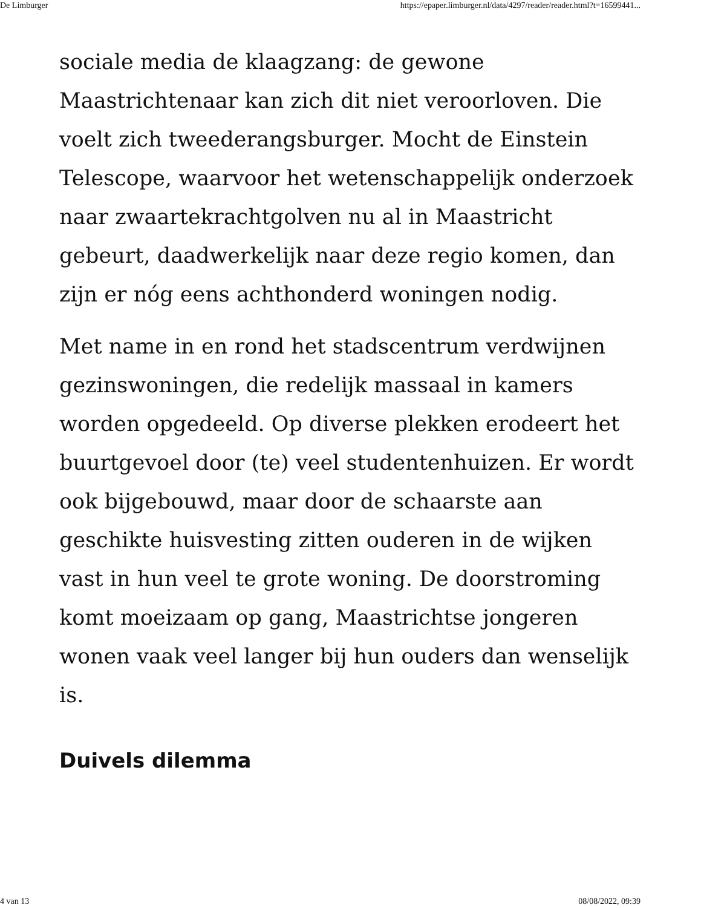De Limburger https://epaper.limburger.nl/data/4297/reader/reader.html?t=16599441...
sociale media de klaagzang: de gewone Maastrichtenaar kan zich dit niet veroorloven. Die voelt zich tweederangsburger. Mocht de Einstein Telescope, waarvoor het wetenschappelijk onderzoek naar zwaartekrachtgolven nu al in Maastricht gebeurt, daadwerkelijk naar deze regio komen, dan zijn er nóg eens achthonderd woningen nodig.
Met name in en rond het stadscentrum verdwijnen gezinswoningen, die redelijk massaal in kamers worden opgedeeld. Op diverse plekken erodeert het buurtgevoel door (te) veel studentenhuizen. Er wordt ook bijgebouwd, maar door de schaarste aan geschikte huisvesting zitten ouderen in de wijken vast in hun veel te grote woning. De doorstroming komt moeizaam op gang, Maastrichtse jongeren wonen vaak veel langer bij hun ouders dan wenselijk is.
Duivels dilemma
4 van 13 08/08/2022, 09:39